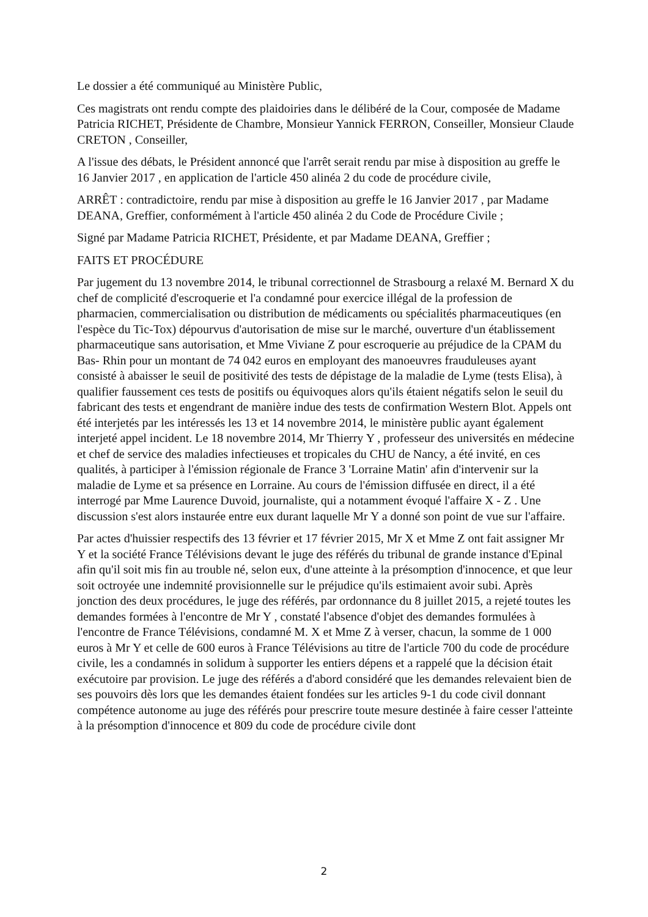Le dossier a été communiqué au Ministère Public,
Ces magistrats ont rendu compte des plaidoiries dans le délibéré de la Cour, composée de Madame Patricia RICHET, Présidente de Chambre, Monsieur Yannick FERRON, Conseiller, Monsieur Claude CRETON , Conseiller,
A l'issue des débats, le Président annoncé que l'arrêt serait rendu par mise à disposition au greffe le 16 Janvier 2017 , en application de l'article 450 alinéa 2 du code de procédure civile,
ARRÊT : contradictoire, rendu par mise à disposition au greffe le 16 Janvier 2017 , par Madame DEANA, Greffier, conformément à l'article 450 alinéa 2 du Code de Procédure Civile ;
Signé par Madame Patricia RICHET, Présidente, et par Madame DEANA, Greffier ;
FAITS ET PROCÉDURE
Par jugement du 13 novembre 2014, le tribunal correctionnel de Strasbourg a relaxé M. Bernard X du chef de complicité d'escroquerie et l'a condamné pour exercice illégal de la profession de pharmacien, commercialisation ou distribution de médicaments ou spécialités pharmaceutiques (en l'espèce du Tic-Tox) dépourvus d'autorisation de mise sur le marché, ouverture d'un établissement pharmaceutique sans autorisation, et Mme Viviane Z pour escroquerie au préjudice de la CPAM du Bas- Rhin pour un montant de 74 042 euros en employant des manoeuvres frauduleuses ayant consisté à abaisser le seuil de positivité des tests de dépistage de la maladie de Lyme (tests Elisa), à qualifier faussement ces tests de positifs ou équivoques alors qu'ils étaient négatifs selon le seuil du fabricant des tests et engendrant de manière indue des tests de confirmation Western Blot. Appels ont été interjetés par les intéressés les 13 et 14 novembre 2014, le ministère public ayant également interjeté appel incident. Le 18 novembre 2014, Mr Thierry Y , professeur des universités en médecine et chef de service des maladies infectieuses et tropicales du CHU de Nancy, a été invité, en ces qualités, à participer à l'émission régionale de France 3 'Lorraine Matin' afin d'intervenir sur la maladie de Lyme et sa présence en Lorraine. Au cours de l'émission diffusée en direct, il a été interrogé par Mme Laurence Duvoid, journaliste, qui a notamment évoqué l'affaire X - Z . Une discussion s'est alors instaurée entre eux durant laquelle Mr Y a donné son point de vue sur l'affaire.
Par actes d'huissier respectifs des 13 février et 17 février 2015, Mr X et Mme Z ont fait assigner Mr Y et la société France Télévisions devant le juge des référés du tribunal de grande instance d'Epinal afin qu'il soit mis fin au trouble né, selon eux, d'une atteinte à la présomption d'innocence, et que leur soit octroyée une indemnité provisionnelle sur le préjudice qu'ils estimaient avoir subi. Après jonction des deux procédures, le juge des référés, par ordonnance du 8 juillet 2015, a rejeté toutes les demandes formées à l'encontre de Mr Y , constaté l'absence d'objet des demandes formulées à l'encontre de France Télévisions, condamné M. X et Mme Z à verser, chacun, la somme de 1 000 euros à Mr Y et celle de 600 euros à France Télévisions au titre de l'article 700 du code de procédure civile, les a condamnés in solidum à supporter les entiers dépens et a rappelé que la décision était exécutoire par provision. Le juge des référés a d'abord considéré que les demandes relevaient bien de ses pouvoirs dès lors que les demandes étaient fondées sur les articles 9-1 du code civil donnant compétence autonome au juge des référés pour prescrire toute mesure destinée à faire cesser l'atteinte à la présomption d'innocence et 809 du code de procédure civile dont
2